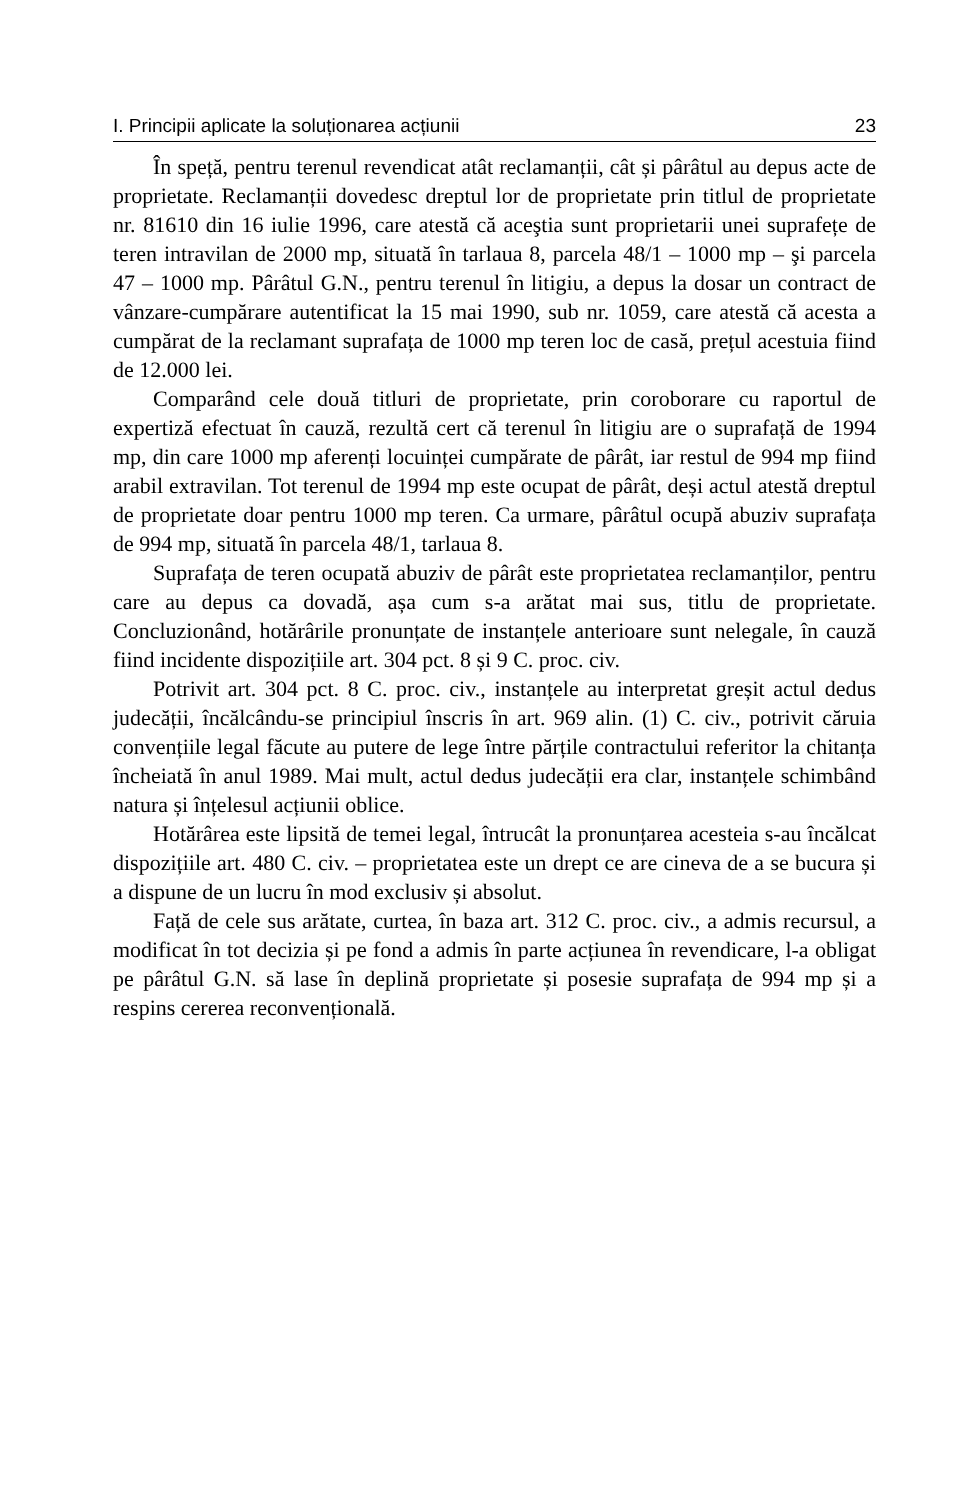I. Principii aplicate la soluționarea acțiunii 23
În speță, pentru terenul revendicat atât reclamanții, cât și pârâtul au depus acte de proprietate. Reclamanții dovedesc dreptul lor de proprietate prin titlul de proprietate nr. 81610 din 16 iulie 1996, care atestă că aceştia sunt proprietarii unei suprafețe de teren intravilan de 2000 mp, situată în tarlaua 8, parcela 48/1 – 1000 mp – şi parcela 47 – 1000 mp. Pârâtul G.N., pentru terenul în litigiu, a depus la dosar un contract de vânzare-cumpărare autentificat la 15 mai 1990, sub nr. 1059, care atestă că acesta a cumpărat de la reclamant suprafața de 1000 mp teren loc de casă, prețul acestuia fiind de 12.000 lei.
Comparând cele două titluri de proprietate, prin coroborare cu raportul de expertiză efectuat în cauză, rezultă cert că terenul în litigiu are o suprafață de 1994 mp, din care 1000 mp aferenți locuinței cumpărate de pârât, iar restul de 994 mp fiind arabil extravilan. Tot terenul de 1994 mp este ocupat de pârât, deși actul atestă dreptul de proprietate doar pentru 1000 mp teren. Ca urmare, pârâtul ocupă abuziv suprafața de 994 mp, situată în parcela 48/1, tarlaua 8.
Suprafața de teren ocupată abuziv de pârât este proprietatea reclamanților, pentru care au depus ca dovadă, așa cum s-a arătat mai sus, titlu de proprietate. Concluzionând, hotărârile pronunțate de instanțele anterioare sunt nelegale, în cauză fiind incidente dispozițiile art. 304 pct. 8 și 9 C. proc. civ.
Potrivit art. 304 pct. 8 C. proc. civ., instanțele au interpretat greșit actul dedus judecății, încălcându-se principiul înscris în art. 969 alin. (1) C. civ., potrivit căruia convențiile legal făcute au putere de lege între părțile contractului referitor la chitanța încheiată în anul 1989. Mai mult, actul dedus judecății era clar, instanțele schimbând natura și înțelesul acțiunii oblice.
Hotărârea este lipsită de temei legal, întrucât la pronunțarea acesteia s-au încălcat dispozițiile art. 480 C. civ. – proprietatea este un drept ce are cineva de a se bucura și a dispune de un lucru în mod exclusiv și absolut.
Față de cele sus arătate, curtea, în baza art. 312 C. proc. civ., a admis recursul, a modificat în tot decizia și pe fond a admis în parte acțiunea în revendicare, l-a obligat pe pârâtul G.N. să lase în deplină proprietate și posesie suprafața de 994 mp și a respins cererea reconvențională.